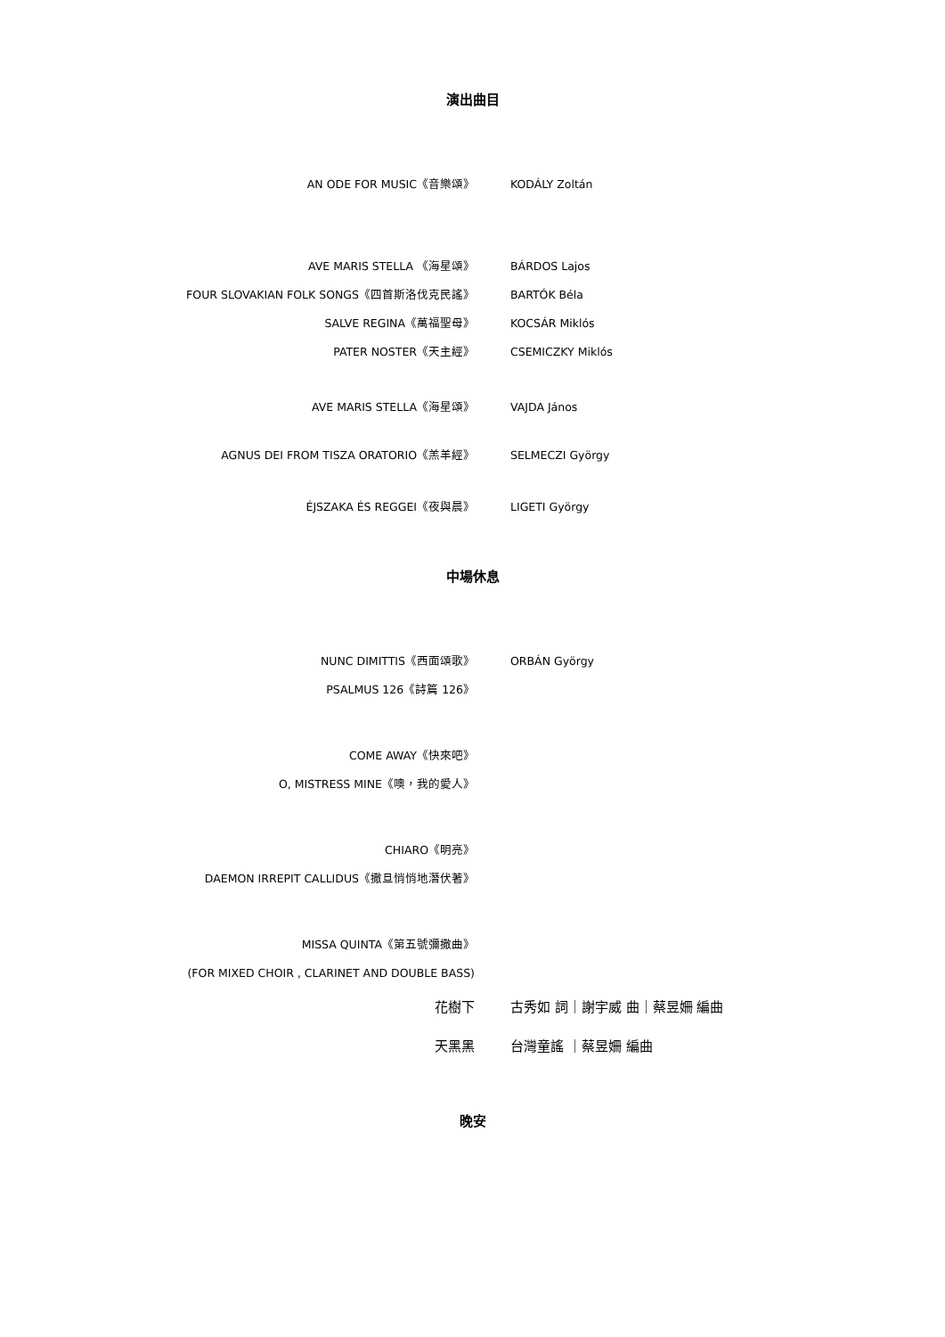演出曲目
| AN ODE FOR MUSIC《音樂頌》 | KODÁLY Zoltán |
| AVE MARIS STELLA 《海星頌》 | BÁRDOS Lajos |
| FOUR SLOVAKIAN FOLK SONGS《四首斯洛伐克民謠》 | BARTÓK Béla |
| SALVE REGINA《萬福聖母》 | KOCSÁR Miklós |
| PATER NOSTER《天主經》 | CSEMICZKY Miklós |
| AVE MARIS STELLA《海星頌》 | VAJDA János |
| AGNUS DEI FROM TISZA ORATORIO《羔羊經》 | SELMECZI György |
| ÉJSZAKA ÉS REGGEI《夜與晨》 | LIGETI György |
中場休息
| NUNC DIMITTIS《西面頌歌》 | ORBÁN György |
| PSALMUS 126《詩篇 126》 | |
| COME AWAY《快來吧》 | |
| O, MISTRESS MINE《噢，我的愛人》 | |
| CHIARO《明亮》 | |
| DAEMON IRREPIT CALLIDUS《撒旦悄悄地潛伏著》 | |
| MISSA QUINTA《第五號彌撒曲》 (FOR MIXED CHOIR , CLARINET AND DOUBLE BASS) | |
| 花樹下 | 古秀如 詞｜謝宇威 曲｜蔡昱姍 編曲 |
| 天黑黑 | 台灣童謠 ｜蔡昱姍 編曲 |
晚安